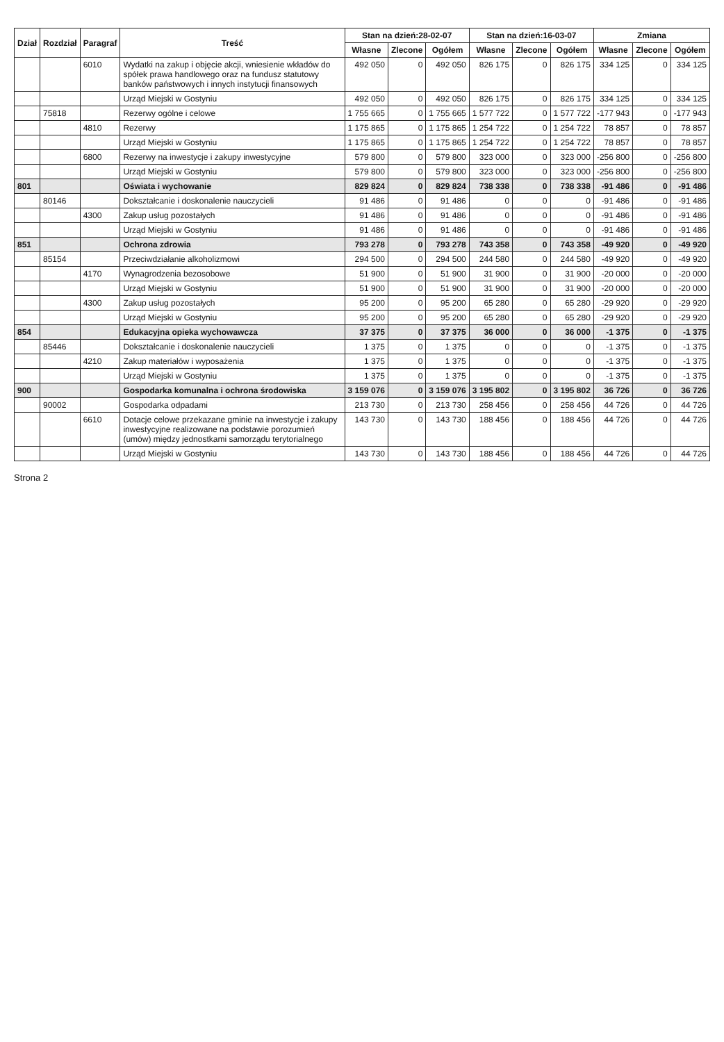| Dział | Rozdział | Paragraf | Treść | Stan na dzień:28-02-07 | | | Stan na dzień:16-03-07 | | | Zmiana | | |
| --- | --- | --- | --- | --- | --- | --- | --- | --- | --- | --- | --- | --- |
| | | | | Własne | Zlecone | Ogółem | Własne | Zlecone | Ogółem | Własne | Zlecone | Ogółem |
| | | 6010 | Wydatki na zakup i objęcie akcji, wniesienie wkładów do spółek prawa handlowego oraz na fundusz statutowy banków państwowych i innych instytucji finansowych | 492 050 | 0 | 492 050 | 826 175 | 0 | 826 175 | 334 125 | 0 | 334 125 |
| | | | Urząd Miejski w Gostyniu | 492 050 | 0 | 492 050 | 826 175 | 0 | 826 175 | 334 125 | 0 | 334 125 |
| | 75818 | | Rezerwy ogólne i celowe | 1 755 665 | 0 | 1 755 665 | 1 577 722 | 0 | 1 577 722 | -177 943 | 0 | -177 943 |
| | | 4810 | Rezerwy | 1 175 865 | 0 | 1 175 865 | 1 254 722 | 0 | 1 254 722 | 78 857 | 0 | 78 857 |
| | | | Urząd Miejski w Gostyniu | 1 175 865 | 0 | 1 175 865 | 1 254 722 | 0 | 1 254 722 | 78 857 | 0 | 78 857 |
| | | 6800 | Rezerwy na inwestycje i zakupy inwestycyjne | 579 800 | 0 | 579 800 | 323 000 | 0 | 323 000 | -256 800 | 0 | -256 800 |
| | | | Urząd Miejski w Gostyniu | 579 800 | 0 | 579 800 | 323 000 | 0 | 323 000 | -256 800 | 0 | -256 800 |
| 801 | | | Oświata i wychowanie | 829 824 | 0 | 829 824 | 738 338 | 0 | 738 338 | -91 486 | 0 | -91 486 |
| | 80146 | | Dokształcanie i doskonalenie nauczycieli | 91 486 | 0 | 91 486 | 0 | 0 | 0 | -91 486 | 0 | -91 486 |
| | | 4300 | Zakup usług pozostałych | 91 486 | 0 | 91 486 | 0 | 0 | 0 | -91 486 | 0 | -91 486 |
| | | | Urząd Miejski w Gostyniu | 91 486 | 0 | 91 486 | 0 | 0 | 0 | -91 486 | 0 | -91 486 |
| 851 | | | Ochrona zdrowia | 793 278 | 0 | 793 278 | 743 358 | 0 | 743 358 | -49 920 | 0 | -49 920 |
| | 85154 | | Przeciwdziałanie alkoholizmowi | 294 500 | 0 | 294 500 | 244 580 | 0 | 244 580 | -49 920 | 0 | -49 920 |
| | | 4170 | Wynagrodzenia bezosobowe | 51 900 | 0 | 51 900 | 31 900 | 0 | 31 900 | -20 000 | 0 | -20 000 |
| | | | Urząd Miejski w Gostyniu | 51 900 | 0 | 51 900 | 31 900 | 0 | 31 900 | -20 000 | 0 | -20 000 |
| | | 4300 | Zakup usług pozostałych | 95 200 | 0 | 95 200 | 65 280 | 0 | 65 280 | -29 920 | 0 | -29 920 |
| | | | Urząd Miejski w Gostyniu | 95 200 | 0 | 95 200 | 65 280 | 0 | 65 280 | -29 920 | 0 | -29 920 |
| 854 | | | Edukacyjna opieka wychowawcza | 37 375 | 0 | 37 375 | 36 000 | 0 | 36 000 | -1 375 | 0 | -1 375 |
| | 85446 | | Dokształcanie i doskonalenie nauczycieli | 1 375 | 0 | 1 375 | 0 | 0 | 0 | -1 375 | 0 | -1 375 |
| | | 4210 | Zakup materiałów i wyposażenia | 1 375 | 0 | 1 375 | 0 | 0 | 0 | -1 375 | 0 | -1 375 |
| | | | Urząd Miejski w Gostyniu | 1 375 | 0 | 1 375 | 0 | 0 | 0 | -1 375 | 0 | -1 375 |
| 900 | | | Gospodarka komunalna i ochrona środowiska | 3 159 076 | 0 | 3 159 076 | 3 195 802 | 0 | 3 195 802 | 36 726 | 0 | 36 726 |
| | 90002 | | Gospodarka odpadami | 213 730 | 0 | 213 730 | 258 456 | 0 | 258 456 | 44 726 | 0 | 44 726 |
| | | 6610 | Dotacje celowe przekazane gminie na inwestycje i zakupy inwestycyjne realizowane na podstawie porozumień (umów) między jednostkami samorządu terytorialnego | 143 730 | 0 | 143 730 | 188 456 | 0 | 188 456 | 44 726 | 0 | 44 726 |
| | | | Urząd Miejski w Gostyniu | 143 730 | 0 | 143 730 | 188 456 | 0 | 188 456 | 44 726 | 0 | 44 726 |
Strona 2